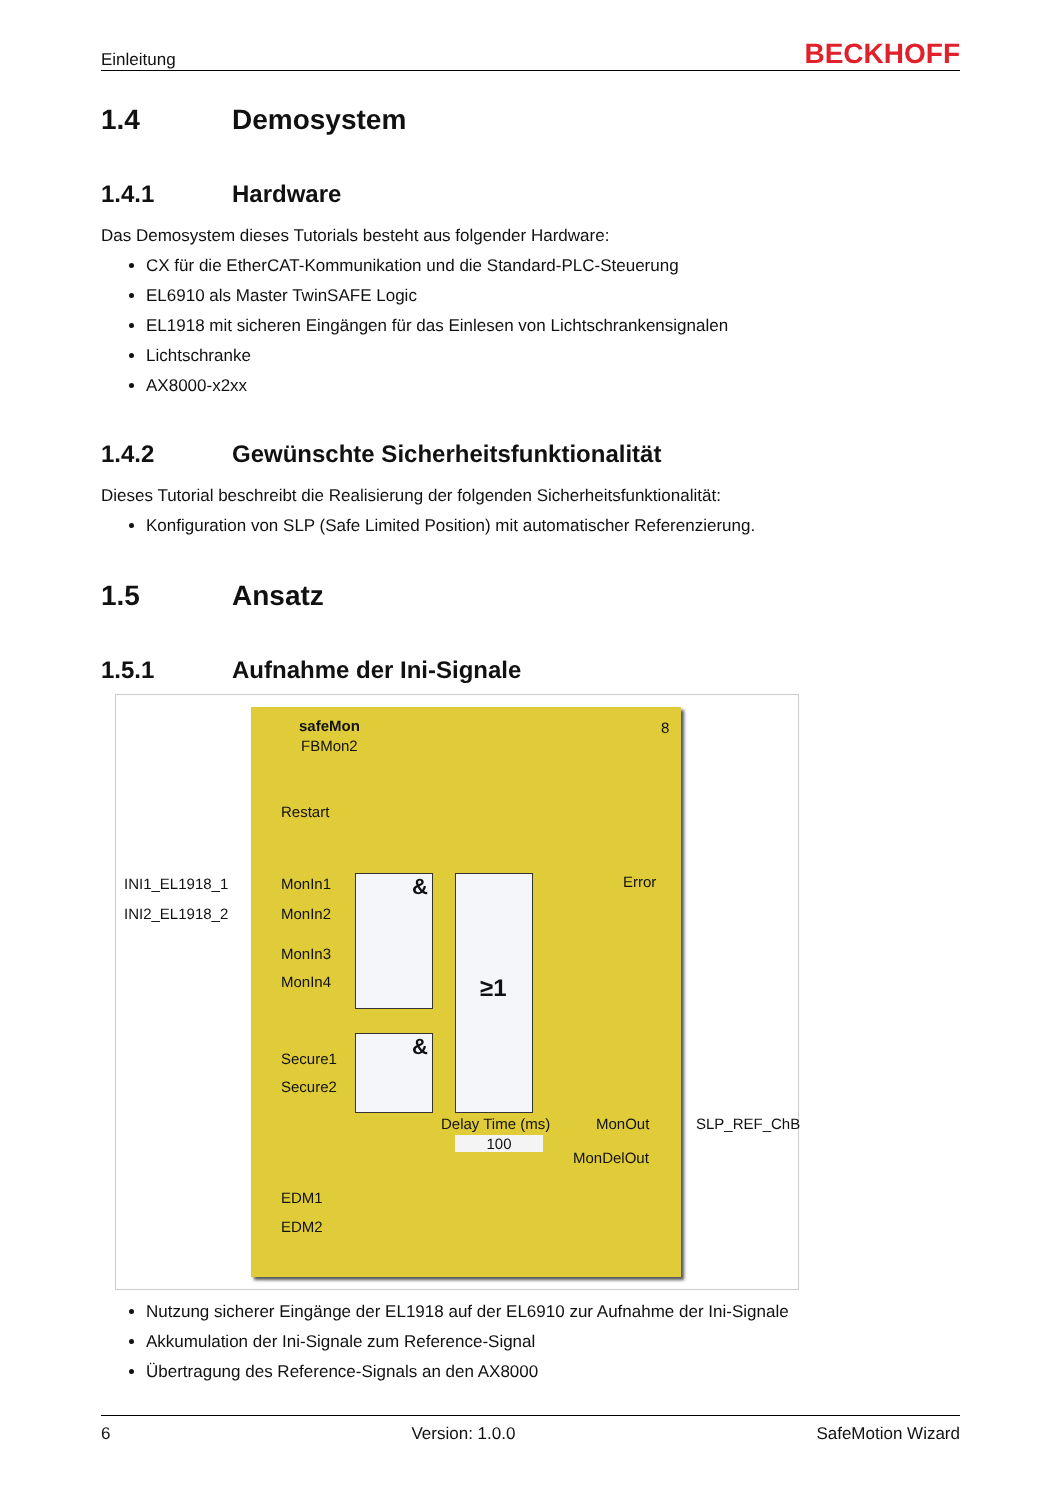Einleitung BECKHOFF
1.4 Demosystem
1.4.1 Hardware
Das Demosystem dieses Tutorials besteht aus folgender Hardware:
CX für die EtherCAT-Kommunikation und die Standard-PLC-Steuerung
EL6910 als Master TwinSAFE Logic
EL1918 mit sicheren Eingängen für das Einlesen von Lichtschrankensignalen
Lichtschranke
AX8000-x2xx
1.4.2 Gewünschte Sicherheitsfunktionalität
Dieses Tutorial beschreibt die Realisierung der folgenden Sicherheitsfunktionalität:
Konfiguration von SLP (Safe Limited Position) mit automatischer Referenzierung.
1.5 Ansatz
1.5.1 Aufnahme der Ini-Signale
INI1_EL1918_1
INI2_EL1918_2
SLP_REF_ChB
safeMon
FBMon2
8
Restart
MonIn1
MonIn2
MonIn3
MonIn4
Secure1
Secure2
EDM1
EDM2
Error
& ≥1
&
Delay Time (ms)
100
MonOut
MonDelOut
Nutzung sicherer Eingänge der EL1918 auf der EL6910 zur Aufnahme der Ini-Signale
Akkumulation der Ini-Signale zum Reference-Signal
Übertragung des Reference-Signals an den AX8000
6 Version: 1.0.0 SafeMotion Wizard